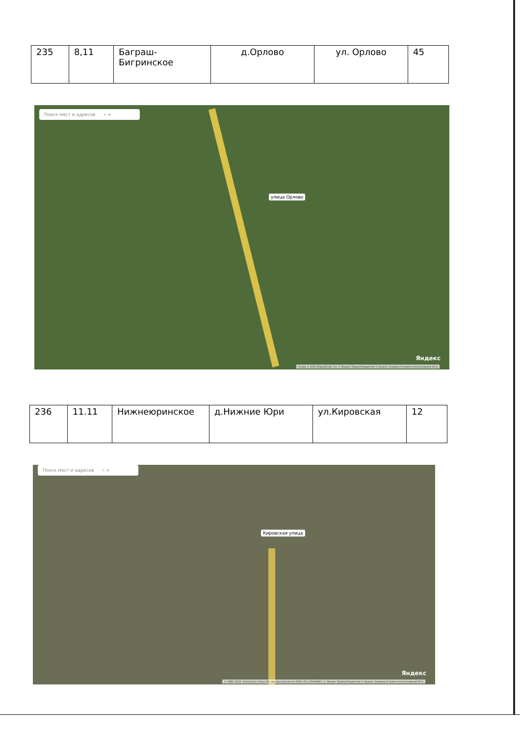| 235 | 8,11 | Баграш-Бигринское | д.Орлово | ул. Орлово | 45 |
Поиск мест и адресов ⌕ ×
улица Орлово
Яндекс
Image © 2020 DigitalGlobe, Inc © Яндекс Правообладатели © Яндекс Справка Условия использования 10 м
| 236 | 11.11 | Нижнеюринское | д.Нижние Юри | ул.Кировская | 12 |
Поиск мест и адресов ⌕ ×
Кировская улица
Яндекс
© CNES 2018, Distribution Airbus DS, распространяется ООО «ТЦ «СКАНЭКС» © Яндекс Правообладатели © Яндекс Справка Условия использования 50 м